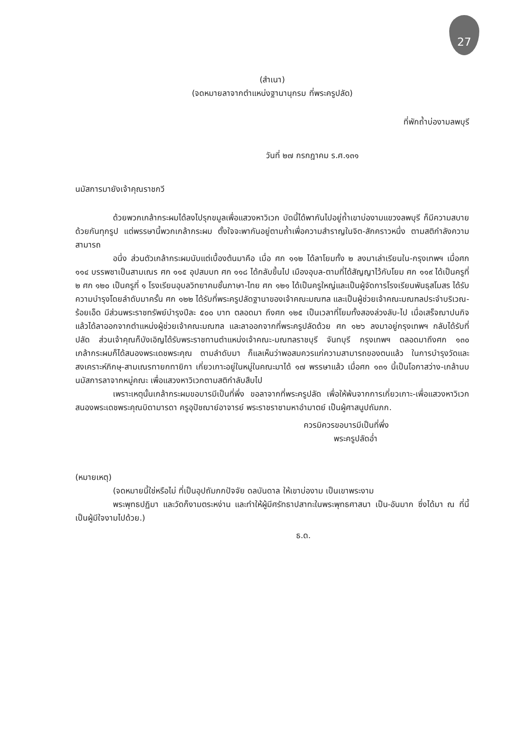27
(สำเนา)
(จดหมายลาจากตำแหน่งฐานานุกรม ที่พระครูปลัด)
ที่พักถ้ำบ่องามลพบุรี
วันที่ ๒๗ กรกฎาคม ร.ศ.๑๓๑
นมัสการมายังเจ้าคุณราชกวี
ด้วยพวกเกล้ากระผมได้ลงไปรุกขมูลเพื่อแสวงหาวิเวก บัดนี้ได้พากันไปอยู่ถ้ำเขาบ่องามแขวงลพบุรี ก็มีความสบายด้วยกันทุกรูป แต่พรรษานี้พวกเกล้ากระผม ตั้งใจจะพากันอยู่ตามถ้ำเพื่อความสำราญในจิต-สักคราวหนึ่ง ตามสติกำลังความสามารถ
อนึ่ง ส่วนตัวเกล้ากระผมนับแต่เบื้องต้นมาคือ เมื่อ ศก ๑๑๒ ได้ลาโยมทั้ง ๒ ลงมาเล่าเรียนใน-กรุงเทพฯ เมื่อศก ๑๑๔ บรรพชาเป็นสามเณร ศก ๑๑๕ อุปสมบท ศก ๑๑๘ ได้กลับขึ้นไป เมืองอุบล-ตามที่ได้สัญญาไว้กับโยม ศก ๑๑๙ ได้เป็นครูที่ ๒ ศก ๑๒๐ เป็นครูที่ ๑ โรงเรียนอุบลวิทยาคมชั้นภาษา-ไทย ศก ๑๒๑ ได้เป็นครูใหญ่และเป็นผู้จัดการโรงเรียนพันธุสโมสร ได้รับความบำรุงโดยลำดับมาครั้น ศก ๑๒๒ ได้รับที่พระครูปลัดฐานาของเจ้าคณะมณฑล และเป็นผู้ช่วยเจ้าคณะมณฑลประจำบริเวณ-ร้อยเอ็ด มีส่วนพระราชทรัพย์บำรุงปีละ ๕๐๐ บาท ตลอดมา ถึงศก ๑๒๕ เป็นเวลาที่โยมทั้งสองล่วงลับ-ไป เมื่อเสร็จฌาปนกิจแล้วได้ลาออกจากตำแหน่งผู้ช่วยเจ้าคณะมณฑล และลาออกจากที่พระครูปลัดด้วย ศก ๑๒๖ ลงมาอยู่กรุงเทพฯ กลับได้รับที่ปลัด ส่วนเจ้าคุณก็บังเอิญได้รับพระราชทานตำแหน่งเจ้าคณะ-มณฑลราชบุรี จันทบุรี กรุงเทพฯ ตลอดมาถึงศก ๑๓๐ เกล้ากระผมก็ได้สนองพระเดชพระคุณ ตามลำดับมา ก็แลเห็นว่าพอสมควรแก่ความสามารถของตนแล้ว ในการบำรุงวัดและสงเคราะห์ภิกษุ-สามเณรทายกทายิกา เกี่ยวเกาะอยู่ในหมู่ในคณะมาได้ ๑๗ พรรษาแล้ว เมื่อศก ๑๓๑ นี้เป็นโอกาสว่าง-เกล้านบนมัสการลาจากหมู่คณะ เพื่อแสวงหาวิเวกตามสติกำลับสืบไป
เพราะเหตุนั้นเกล้ากระผมขอบารมีเป็นที่พึ่ง ขอลาจากที่พระครูปลัด เพื่อให้พ้นจากการเกี่ยวเกาะ-เพื่อแสวงหาวิเวก สนองพระเดชพระคุณบิดามารดา ครูอุปัชฌาย์อาจารย์ พระราชราชามหาอำมาตย์ เป็นผู้ศาสนูปถัมภก.
ควรมิควรขอบารมีเป็นที่พึ่ง
พระครูปลัดอ่ำ
(หมายเหตุ)
(จดหมายนี้ใช่หรือไม่ ที่เป็นอุปถัมภกปัจจัย ดลบันดาล ให้เขาบ่องาม เป็นเขาพระงาม
พระพุทธปฏิมา และวัดก็งามตระหง่าน และทำให้ผู้มีศรัทธาปสาทะในพระพุทธศาสนา เป็น-อันมาก ซึ่งได้มา ณ ที่นี้ เป็นผู้มีใจงามไปด้วย.)
ธ.ด.